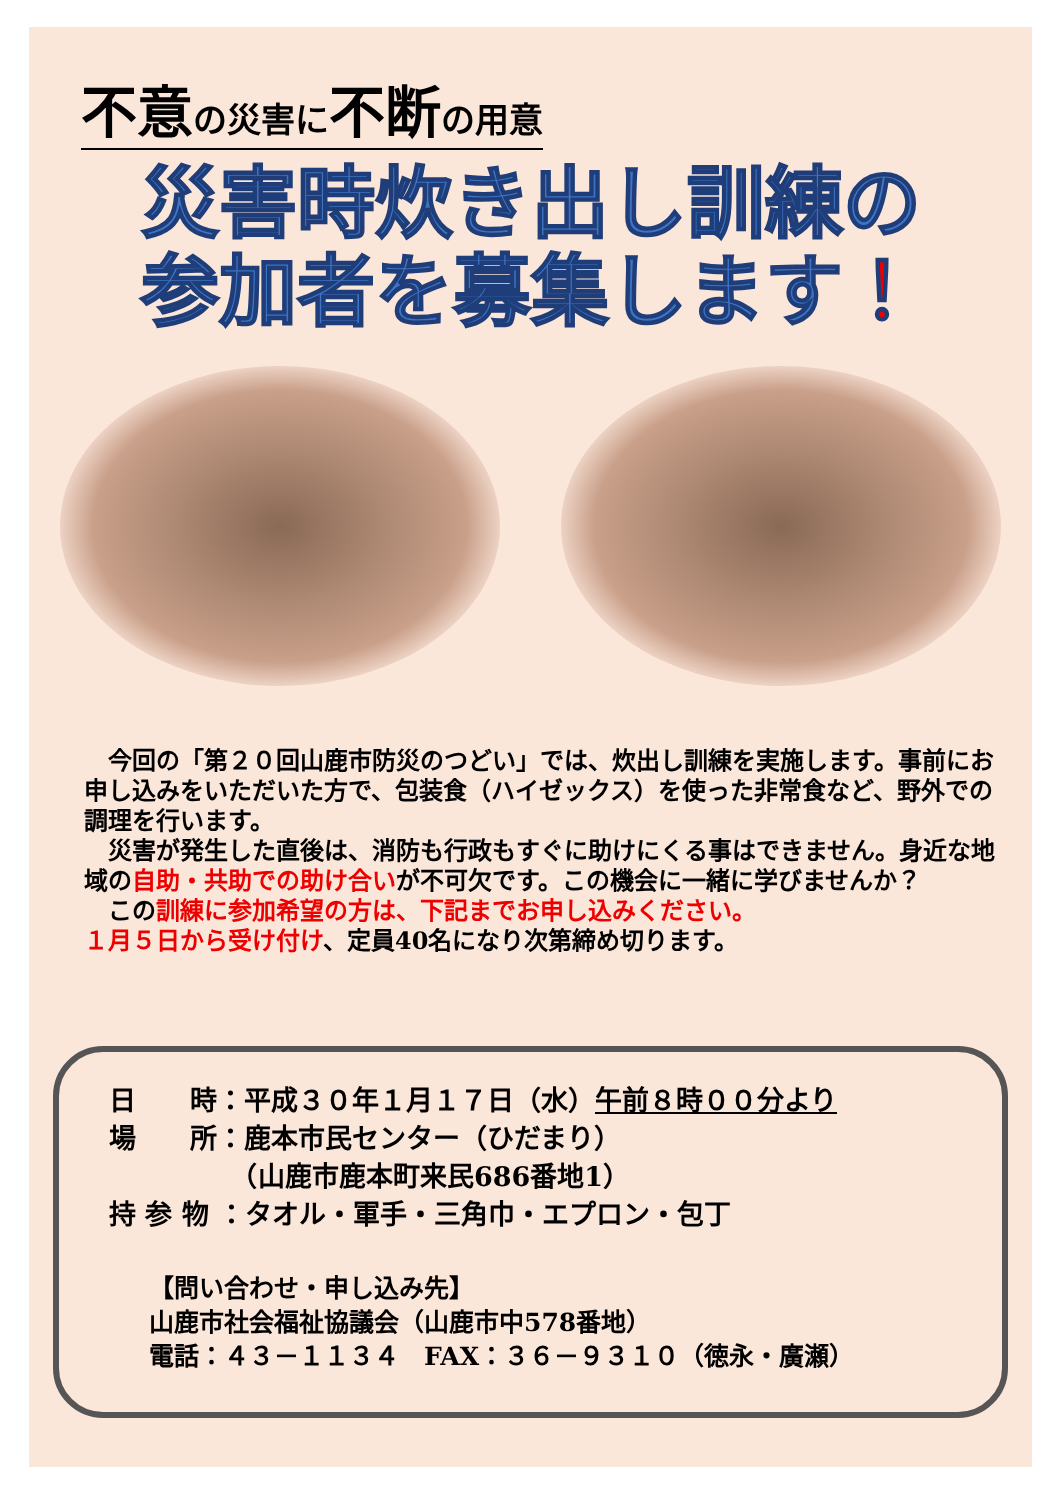不意の災害に不断の用意
災害時炊き出し訓練の
参加者を募集します！
　今回の「第２０回山鹿市防災のつどい」では、炊出し訓練を実施します。事前にお申し込みをいただいた方で、包装食（ハイゼックス）を使った非常食など、野外での調理を行います。
　災害が発生した直後は、消防も行政もすぐに助けにくる事はできません。身近な地域の自助・共助での助け合いが不可欠です。この機会に一緒に学びませんか？
　この訓練に参加希望の方は、下記までお申し込みください。
１月５日から受け付け、定員40名になり次第締め切ります。
日　　時：平成３０年１月１７日（水）午前８時００分より
場　　所：鹿本市民センター（ひだまり）
　　　　　（山鹿市鹿本町来民686番地1）
持 参 物 ：タオル・軍手・三角巾・エプロン・包丁
【問い合わせ・申し込み先】
山鹿市社会福祉協議会（山鹿市中578番地）
電話：４３－１１３４　FAX：３６－９３１０（徳永・廣瀬）